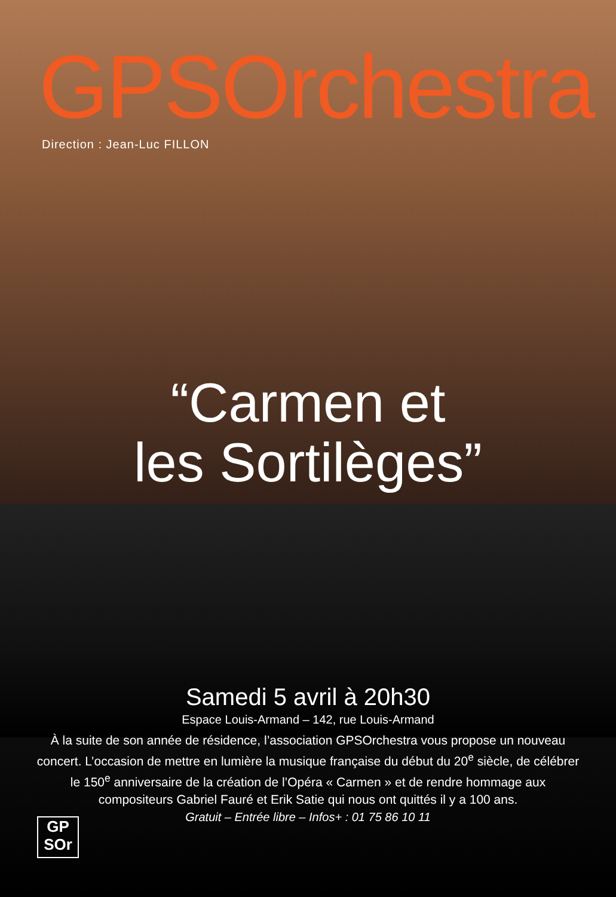GPSOrchestra
Direction : Jean-Luc FILLON
“Carmen et
les Sortilèges”
Samedi 5 avril à 20h30
Espace Louis-Armand – 142, rue Louis-Armand
À la suite de son année de résidence, l’association GPSOrchestra vous propose un nouveau concert. L’occasion de mettre en lumière la musique française du début du 20<sup>e</sup> siècle, de célébrer le 150<sup>e</sup> anniversaire de la création de l’Opéra « Carmen » et de rendre hommage aux compositeurs Gabriel Fauré et Erik Satie qui nous ont quittés il y a 100 ans.
Gratuit – Entrée libre – Infos+ : 01 75 86 10 11
GP
SOr